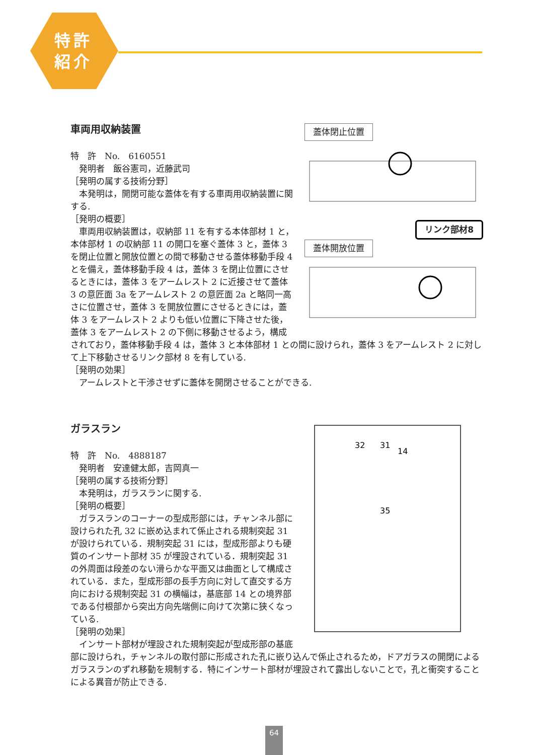特許
紹介
蓋体閉止位置
リンク部材8
蓋体開放位置
車両用収納装置
特　許　No.　6160551
　発明者　飯谷憲司，近藤武司
［発明の属する技術分野］
　本発明は，開閉可能な蓋体を有する車両用収納装置に関する.
［発明の概要］
　車両用収納装置は，収納部 11 を有する本体部材 1 と，本体部材 1 の収納部 11 の開口を塞ぐ蓋体 3 と，蓋体 3 を閉止位置と開放位置との間で移動させる蓋体移動手段 4 とを備え，蓋体移動手段 4 は，蓋体 3 を閉止位置にさせるときには，蓋体 3 をアームレスト 2 に近接させて蓋体 3 の意匠面 3a をアームレスト 2 の意匠面 2a と略同一高さに位置させ，蓋体 3 を開放位置にさせるときには，蓋体 3 をアームレスト 2 よりも低い位置に下降させた後，蓋体 3 をアームレスト 2 の下側に移動させるよう，構成されており，蓋体移動手段 4 は，蓋体 3 と本体部材 1 との間に設けられ，蓋体 3 をアームレスト 2 に対して上下移動させるリンク部材 8 を有している.
［発明の効果］
　アームレストと干渉させずに蓋体を開閉させることができる.
32
31
14
35
ガラスラン
特　許　No.　4888187
　発明者　安達健太郎，吉岡真一
［発明の属する技術分野］
　本発明は，ガラスランに関する.
［発明の概要］
　ガラスランのコーナーの型成形部には，チャンネル部に設けられた孔 32 に嵌め込まれて係止される規制突起 31 が設けられている．規制突起 31 には，型成形部よりも硬質のインサート部材 35 が埋設されている．規制突起 31 の外周面は段差のない滑らかな平面又は曲面として構成されている．また，型成形部の長手方向に対して直交する方向における規制突起 31 の横幅は，基底部 14 との境界部である付根部から突出方向先端側に向けて次第に狭くなっている.
［発明の効果］
　インサート部材が埋設された規制突起が型成形部の基底部に設けられ，チャンネルの取付部に形成された孔に嵌り込んで係止されるため，ドアガラスの開閉によるガラスランのずれ移動を規制する．特にインサート部材が埋設されて露出しないことで，孔と衝突することによる異音が防止できる.
64